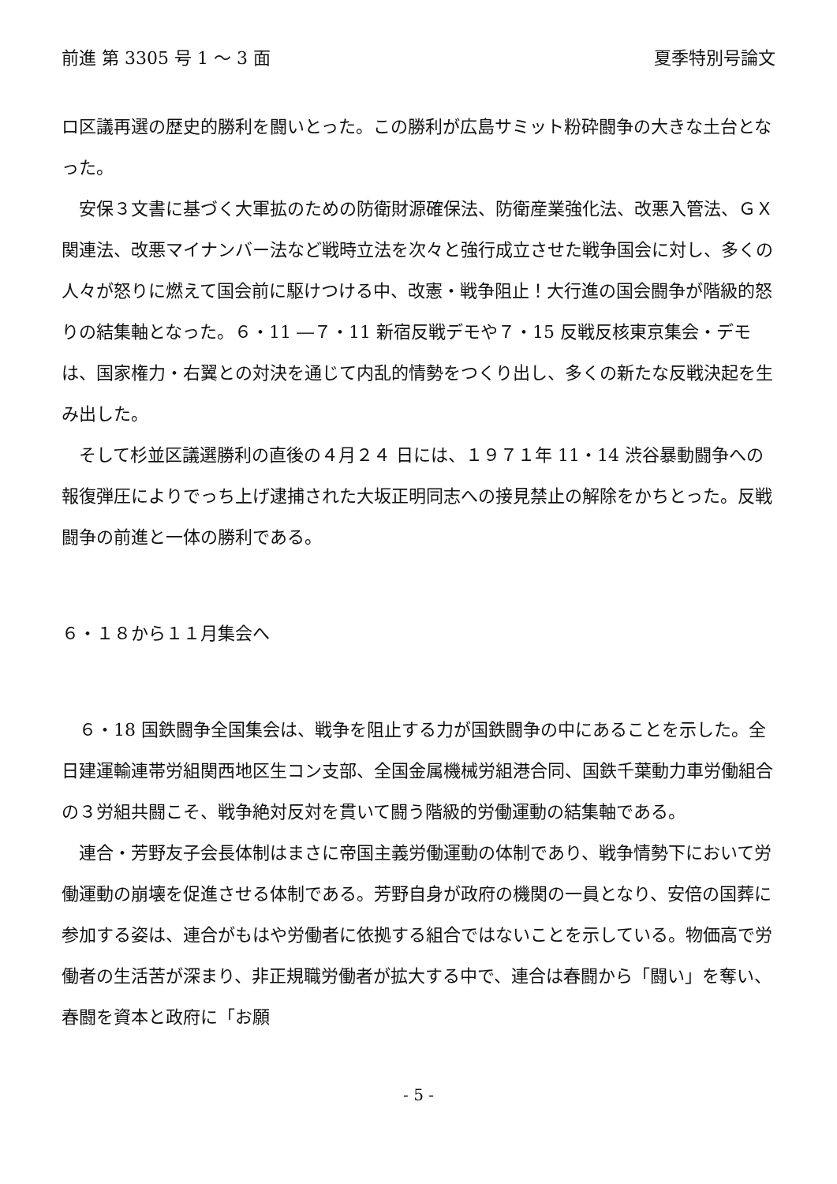前進 第 3305 号 1 ～ 3 面 夏季特別号論文
ロ区議再選の歴史的勝利を闘いとった。この勝利が広島サミット粉砕闘争の大きな土台となった。
　安保３文書に基づく大軍拡のための防衛財源確保法、防衛産業強化法、改悪入管法、ＧＸ関連法、改悪マイナンバー法など戦時立法を次々と強行成立させた戦争国会に対し、多くの人々が怒りに燃えて国会前に駆けつける中、改憲・戦争阻止！大行進の国会闘争が階級的怒りの結集軸となった。６・11 ―７・11 新宿反戦デモや７・15 反戦反核東京集会・デモは、国家権力・右翼との対決を通じて内乱的情勢をつくり出し、多くの新たな反戦決起を生み出した。
　そして杉並区議選勝利の直後の４月２４ 日には、１９７１年 11・14 渋谷暴動闘争への報復弾圧によりでっち上げ逮捕された大坂正明同志への接見禁止の解除をかちとった。反戦闘争の前進と一体の勝利である。
６・１８から１１月集会へ
　６・18 国鉄闘争全国集会は、戦争を阻止する力が国鉄闘争の中にあることを示した。全日建運輸連帯労組関西地区生コン支部、全国金属機械労組港合同、国鉄千葉動力車労働組合の３労組共闘こそ、戦争絶対反対を貫いて闘う階級的労働運動の結集軸である。
　連合・芳野友子会長体制はまさに帝国主義労働運動の体制であり、戦争情勢下において労働運動の崩壊を促進させる体制である。芳野自身が政府の機関の一員となり、安倍の国葬に参加する姿は、連合がもはや労働者に依拠する組合ではないことを示している。物価高で労働者の生活苦が深まり、非正規職労働者が拡大する中で、連合は春闘から「闘い」を奪い、春闘を資本と政府に「お願
- 5 -